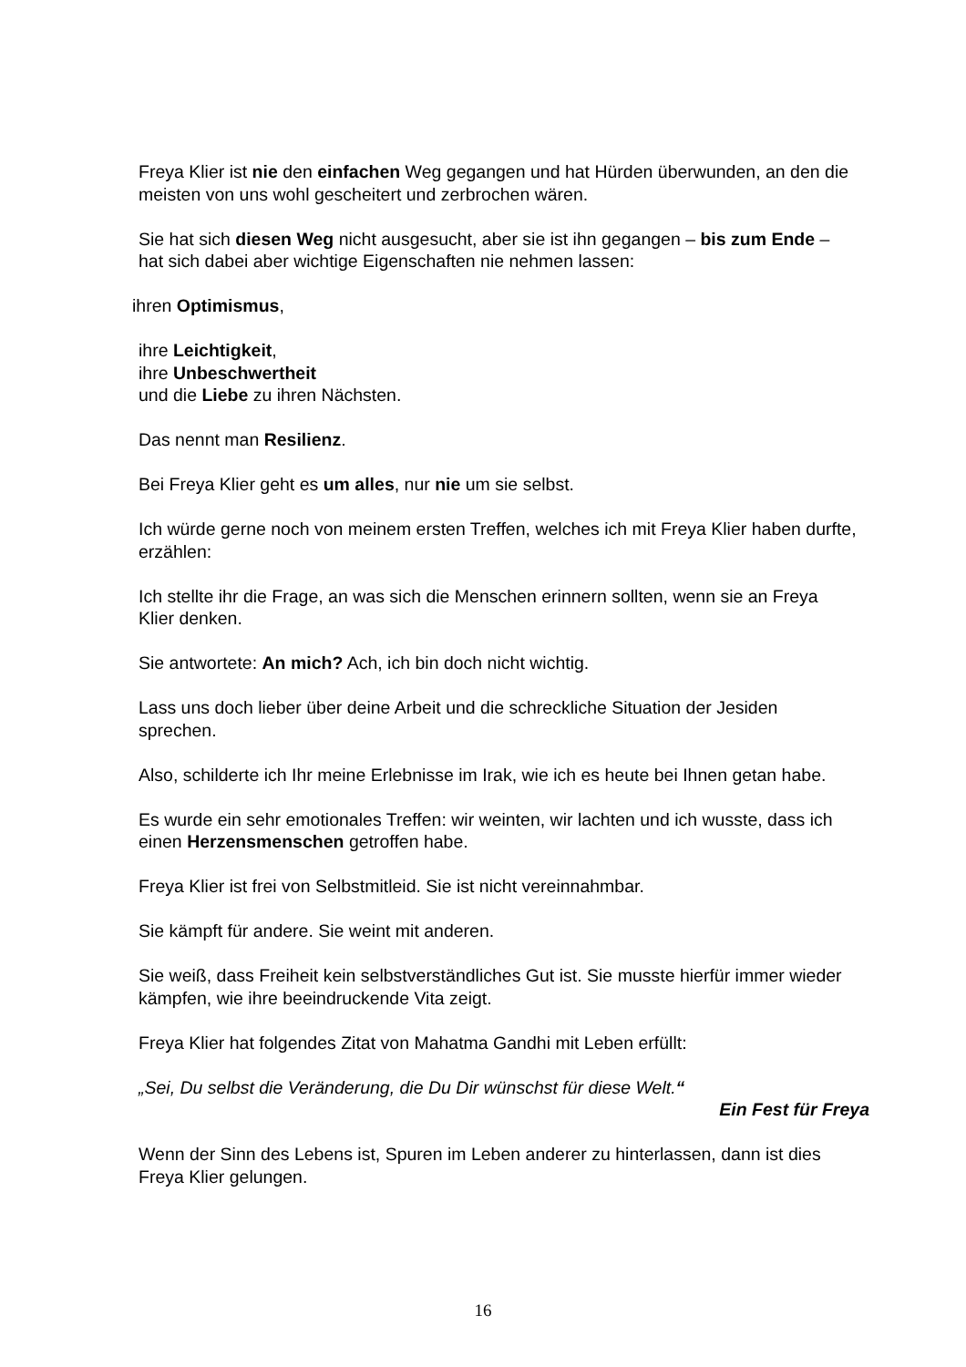Freya Klier ist nie den einfachen Weg gegangen und hat Hürden überwunden, an den die meisten von uns wohl gescheitert und zerbrochen wären.
Sie hat sich diesen Weg nicht ausgesucht, aber sie ist ihn gegangen – bis zum Ende – hat sich dabei aber wichtige Eigenschaften nie nehmen lassen:
ihren Optimismus,
ihre Leichtigkeit,
ihre Unbeschwertheit
und die Liebe zu ihren Nächsten.
Das nennt man Resilienz.
Bei Freya Klier geht es um alles, nur nie um sie selbst.
Ich würde gerne noch von meinem ersten Treffen, welches ich mit Freya Klier haben durfte, erzählen:
Ich stellte ihr die Frage, an was sich die Menschen erinnern sollten, wenn sie an Freya Klier denken.
Sie antwortete: An mich? Ach, ich bin doch nicht wichtig.
Lass uns doch lieber über deine Arbeit und die schreckliche Situation der Jesiden sprechen.
Also, schilderte ich Ihr meine Erlebnisse im Irak, wie ich es heute bei Ihnen getan habe.
Es wurde ein sehr emotionales Treffen: wir weinten, wir lachten und ich wusste, dass ich einen Herzensmenschen getroffen habe.
Freya Klier ist frei von Selbstmitleid. Sie ist nicht vereinnahmbar.
Sie kämpft für andere. Sie weint mit anderen.
Sie weiß, dass Freiheit kein selbstverständliches Gut ist. Sie musste hierfür immer wieder kämpfen, wie ihre beeindruckende Vita zeigt.
Freya Klier hat folgendes Zitat von Mahatma Gandhi mit Leben erfüllt:
„Sei, Du selbst die Veränderung, die Du Dir wünschst für diese Welt.“
Ein Fest für Freya
Wenn der Sinn des Lebens ist, Spuren im Leben anderer zu hinterlassen, dann ist dies Freya Klier gelungen.
16